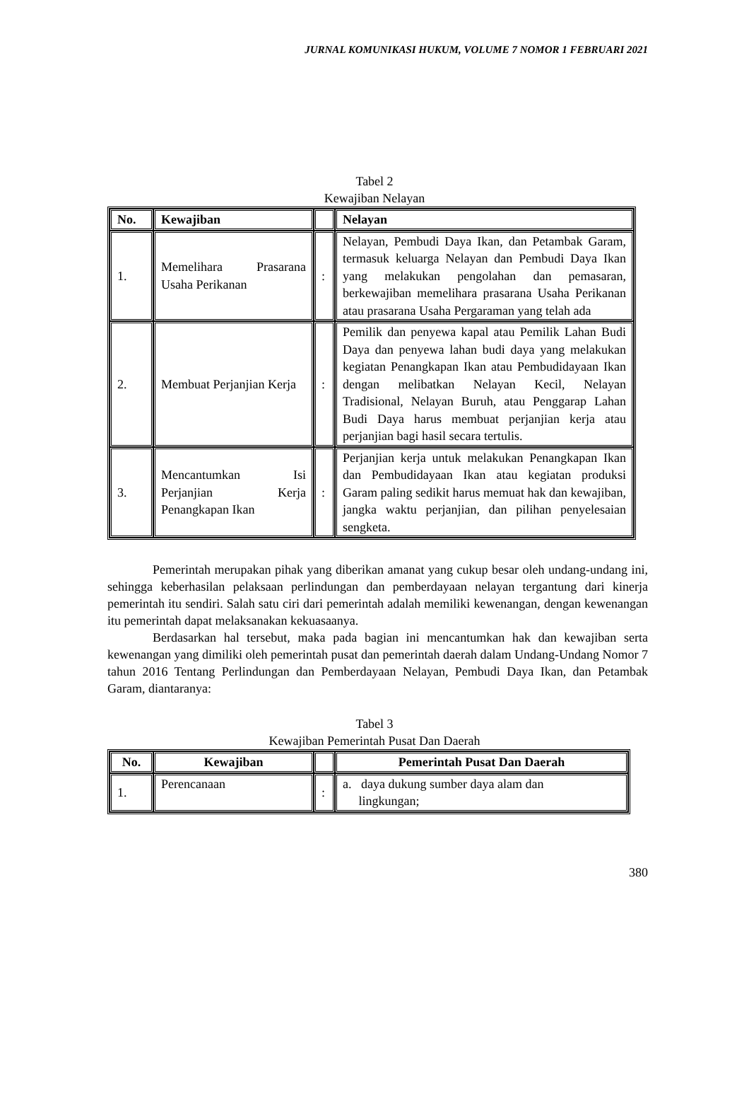JURNAL KOMUNIKASI HUKUM, VOLUME 7 NOMOR 1 FEBRUARI 2021
Tabel 2
Kewajiban Nelayan
| No. | Kewajiban | | Nelayan |
| --- | --- | --- | --- |
| 1. | Memelihara Prasarana Usaha Perikanan | : | Nelayan, Pembudi Daya Ikan, dan Petambak Garam, termasuk keluarga Nelayan dan Pembudi Daya Ikan yang melakukan pengolahan dan pemasaran, berkewajiban memelihara prasarana Usaha Perikanan atau prasarana Usaha Pergaraman yang telah ada |
| 2. | Membuat Perjanjian Kerja | : | Pemilik dan penyewa kapal atau Pemilik Lahan Budi Daya dan penyewa lahan budi daya yang melakukan kegiatan Penangkapan Ikan atau Pembudidayaan Ikan dengan melibatkan Nelayan Kecil, Nelayan Tradisional, Nelayan Buruh, atau Penggarap Lahan Budi Daya harus membuat perjanjian kerja atau perjanjian bagi hasil secara tertulis. |
| 3. | Mencantumkan Isi Perjanjian Kerja Penangkapan Ikan | : | Perjanjian kerja untuk melakukan Penangkapan Ikan dan Pembudidayaan Ikan atau kegiatan produksi Garam paling sedikit harus memuat hak dan kewajiban, jangka waktu perjanjian, dan pilihan penyelesaian sengketa. |
Pemerintah merupakan pihak yang diberikan amanat yang cukup besar oleh undang-undang ini, sehingga keberhasilan pelaksaan perlindungan dan pemberdayaan nelayan tergantung dari kinerja pemerintah itu sendiri. Salah satu ciri dari pemerintah adalah memiliki kewenangan, dengan kewenangan itu pemerintah dapat melaksanakan kekuasaanya.
Berdasarkan hal tersebut, maka pada bagian ini mencantumkan hak dan kewajiban serta kewenangan yang dimiliki oleh pemerintah pusat dan pemerintah daerah dalam Undang-Undang Nomor 7 tahun 2016 Tentang Perlindungan dan Pemberdayaan Nelayan, Pembudi Daya Ikan, dan Petambak Garam, diantaranya:
Tabel 3
Kewajiban Pemerintah Pusat Dan Daerah
| No. | Kewajiban | | Pemerintah Pusat Dan Daerah |
| --- | --- | --- | --- |
| 1. | Perencanaan | : | a. daya dukung sumber daya alam dan lingkungan; |
380